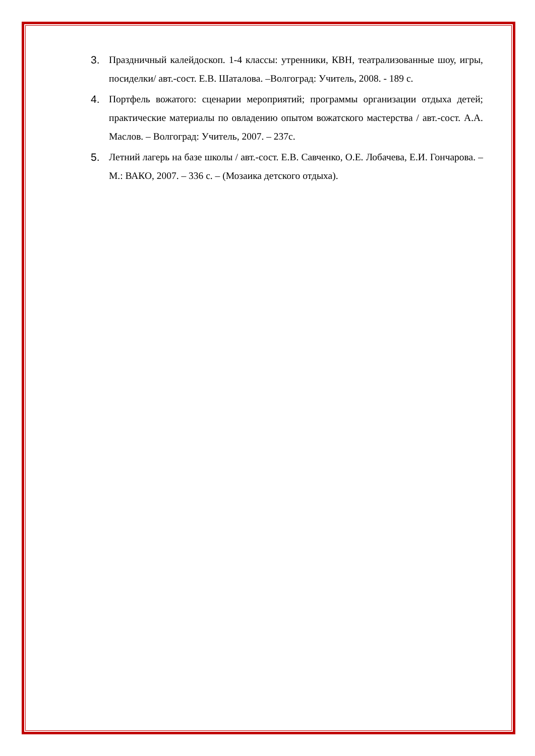3. Праздничный калейдоскоп. 1-4 классы: утренники, КВН, театрализованные шоу, игры, посиделки/ авт.-сост. Е.В. Шаталова. –Волгоград: Учитель, 2008. - 189 с.
4. Портфель вожатого: сценарии мероприятий; программы организации отдыха детей; практические материалы по овладению опытом вожатского мастерства / авт.-сост. А.А. Маслов. – Волгоград: Учитель, 2007. – 237с.
5. Летний лагерь на базе школы / авт.-сост. Е.В. Савченко, О.Е. Лобачева, Е.И. Гончарова. – М.: ВАКО, 2007. – 336 с. – (Мозаика детского отдыха).